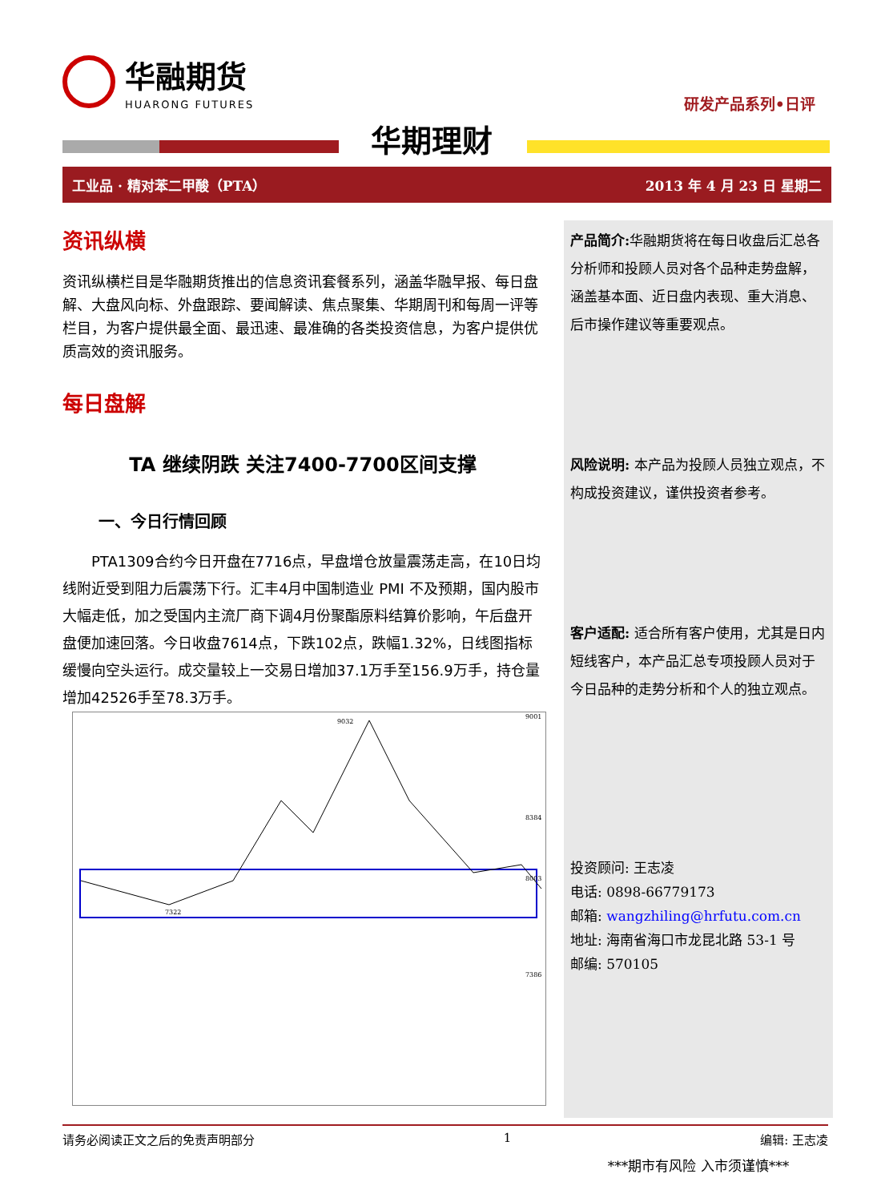华融期货
HUARONG FUTURES
研发产品系列•日评
华期理财
工业品 · 精对苯二甲酸（PTA） 2013 年 4 月 23 日 星期二
资讯纵横
资讯纵横栏目是华融期货推出的信息资讯套餐系列，涵盖华融早报、每日盘解、大盘风向标、外盘跟踪、要闻解读、焦点聚集、华期周刊和每周一评等栏目，为客户提供最全面、最迅速、最准确的各类投资信息，为客户提供优质高效的资讯服务。
每日盘解
TA 继续阴跌 关注7400-7700区间支撑
一、今日行情回顾
PTA1309合约今日开盘在7716点，早盘增仓放量震荡走高，在10日均线附近受到阻力后震荡下行。汇丰4月中国制造业 PMI 不及预期，国内股市大幅走低，加之受国内主流厂商下调4月份聚酯原料结算价影响，午后盘开盘便加速回落。今日收盘7614点，下跌102点，跌幅1.32%，日线图指标缓慢向空头运行。成交量较上一交易日增加37.1万手至156.9万手，持仓量增加42526手至78.3万手。
9032
9001
8384
8003
7386
7322
产品简介: 华融期货将在每日收盘后汇总各分析师和投顾人员对各个品种走势盘解，涵盖基本面、近日盘内表现、重大消息、后市操作建议等重要观点。
风险说明: 本产品为投顾人员独立观点，不构成投资建议，谨供投资者参考。
客户适配: 适合所有客户使用，尤其是日内短线客户，本产品汇总专项投顾人员对于今日品种的走势分析和个人的独立观点。
投资顾问: 王志凌
电话: 0898-66779173
邮箱: wangzhiling@hrfutu.com.cn
地址: 海南省海口市龙昆北路 53-1 号
邮编: 570105
***期市有风险 入市须谨慎***
请务必阅读正文之后的免责声明部分 1 编辑: 王志凌